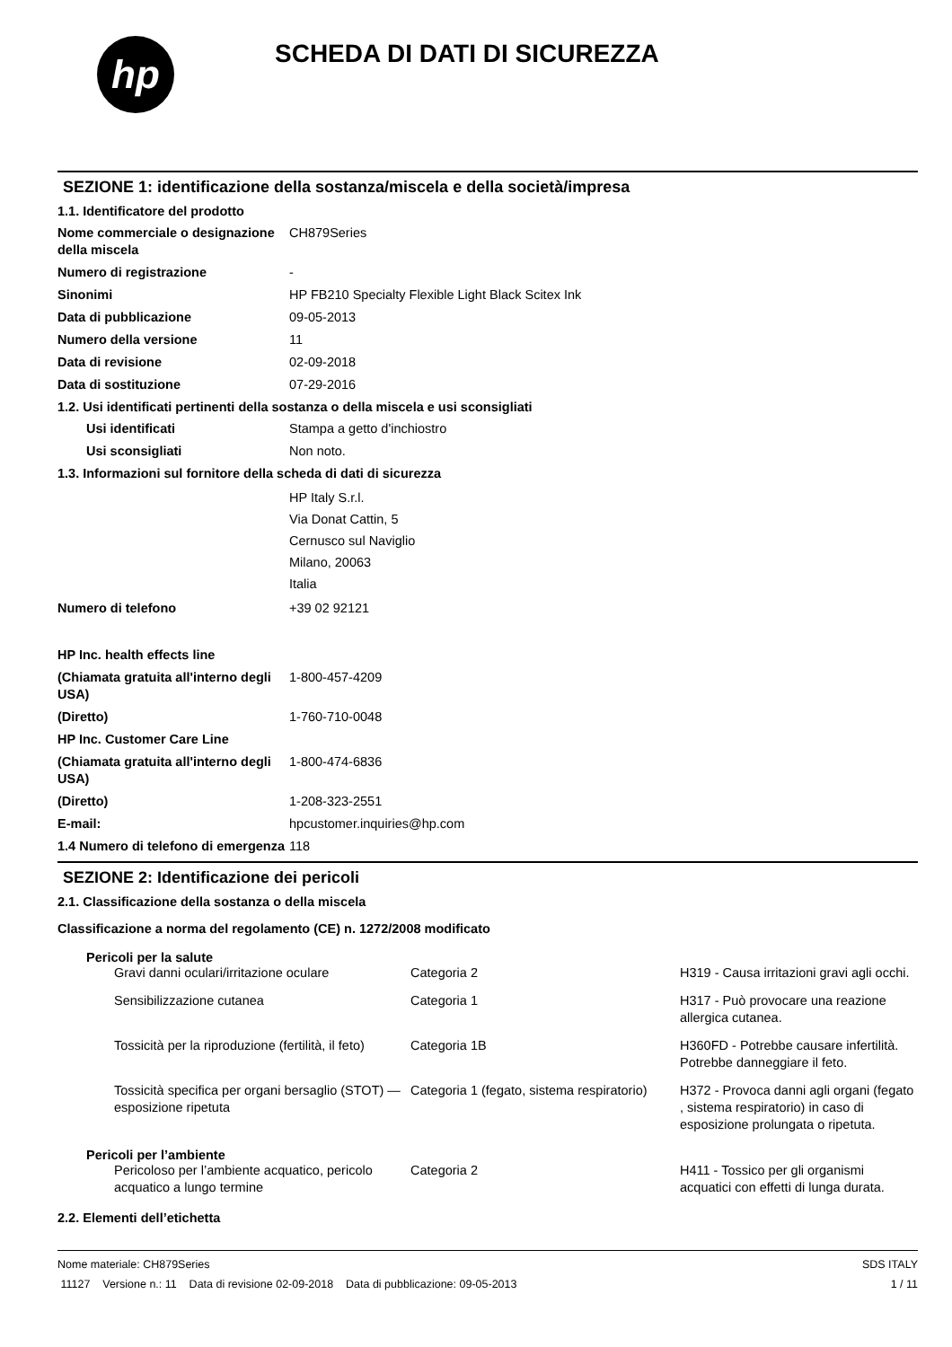hp
SCHEDA DI DATI DI SICUREZZA
SEZIONE 1: identificazione della sostanza/miscela e della società/impresa
1.1. Identificatore del prodotto
| Nome commerciale o designazione della miscela | CH879Series |
| Numero di registrazione | - |
| Sinonimi | HP FB210 Specialty Flexible Light Black Scitex Ink |
| Data di pubblicazione | 09-05-2013 |
| Numero della versione | 11 |
| Data di revisione | 02-09-2018 |
| Data di sostituzione | 07-29-2016 |
1.2. Usi identificati pertinenti della sostanza o della miscela e usi sconsigliati
| Usi identificati | Stampa a getto d'inchiostro |
| Usi sconsigliati | Non noto. |
1.3. Informazioni sul fornitore della scheda di dati di sicurezza
| | HP Italy S.r.l. Via Donat Cattin, 5 Cernusco sul Naviglio Milano, 20063 Italia |
| Numero di telefono | +39 02 92121 |
| HP Inc. health effects line | |
| (Chiamata gratuita all'interno degli USA) | 1-800-457-4209 |
| (Diretto) | 1-760-710-0048 |
| HP Inc. Customer Care Line | |
| (Chiamata gratuita all'interno degli USA) | 1-800-474-6836 |
| (Diretto) | 1-208-323-2551 |
| E-mail: | hpcustomer.inquiries@hp.com |
| 1.4 Numero di telefono di emergenza | 118 |
SEZIONE 2: Identificazione dei pericoli
2.1. Classificazione della sostanza o della miscela
Classificazione a norma del regolamento (CE) n. 1272/2008 modificato
Pericoli per la salute
| Gravi danni oculari/irritazione oculare | Categoria 2 | H319 - Causa irritazioni gravi agli occhi. |
| Sensibilizzazione cutanea | Categoria 1 | H317 - Può provocare una reazione allergica cutanea. |
| Tossicità per la riproduzione (fertilità, il feto) | Categoria 1B | H360FD - Potrebbe causare infertilità. Potrebbe danneggiare il feto. |
| Tossicità specifica per organi bersaglio (STOT) — esposizione ripetuta | Categoria 1 (fegato, sistema respiratorio) | H372 - Provoca danni agli organi (fegato , sistema respiratorio) in caso di esposizione prolungata o ripetuta. |
Pericoli per l’ambiente
| Pericoloso per l’ambiente acquatico, pericolo acquatico a lungo termine | Categoria 2 | H411 - Tossico per gli organismi acquatici con effetti di lunga durata. |
2.2. Elementi dell’etichetta
Nome materiale: CH879Series
11127 Versione n.: 11 Data di revisione 02-09-2018 Data di pubblicazione: 09-05-2013
SDS ITALY
1 / 11